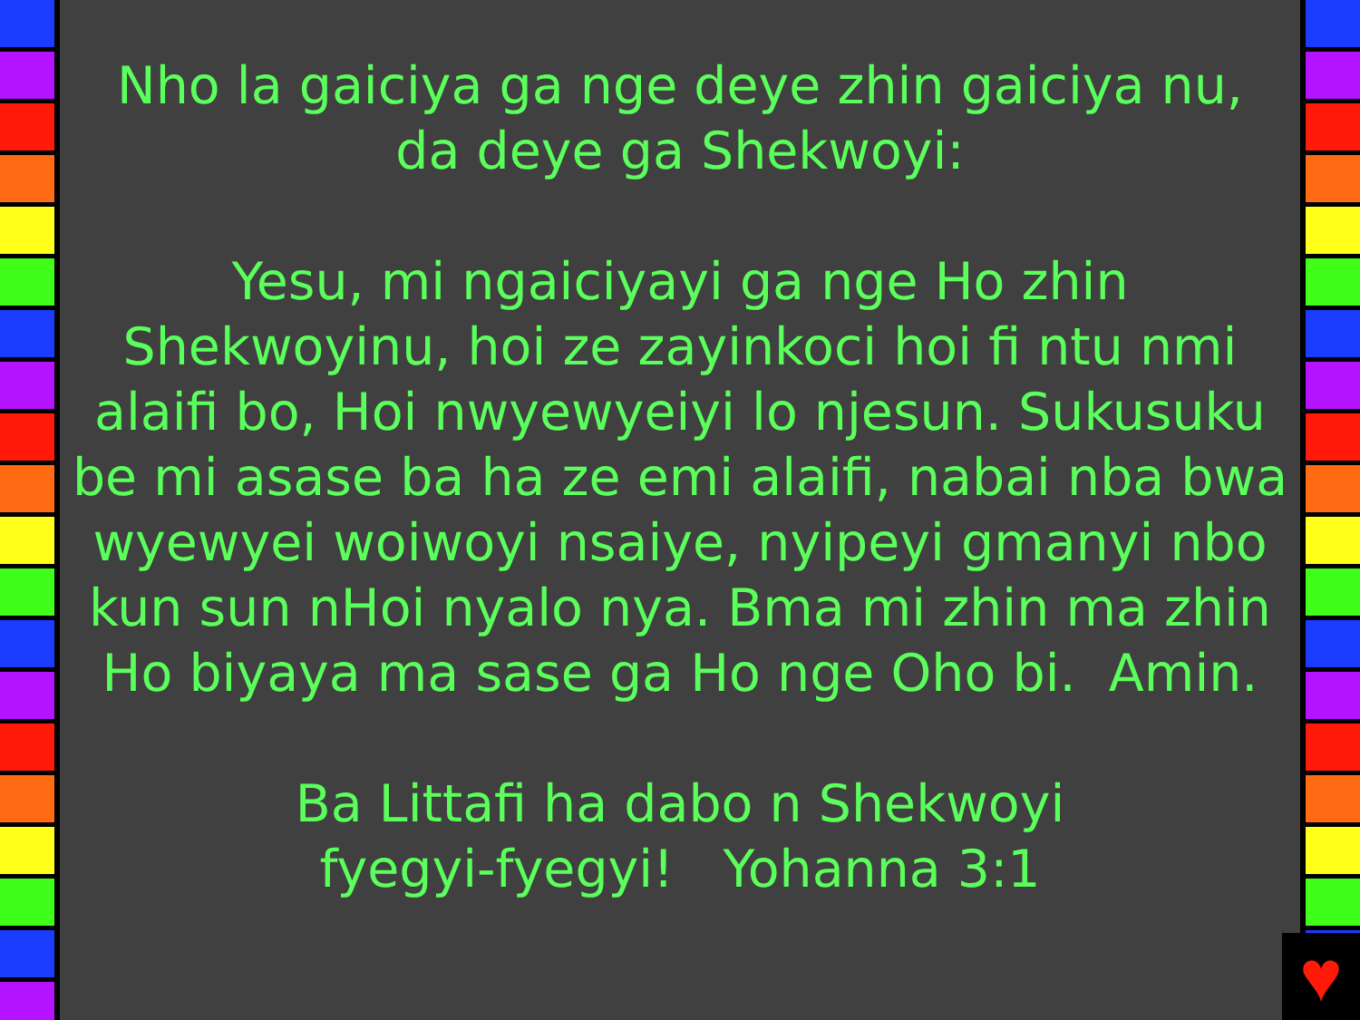Nho la gaiciya ga nge deye zhin gaiciya nu,
da deye ga Shekwoyi:
Yesu, mi ngaiciyayi ga nge Ho zhin Shekwoyinu, hoi ze zayinkoci hoi fi ntu nmi alaifi bo, Hoi nwyewyeiyi lo njesun. Sukusuku be mi asase ba ha ze emi alaifi, nabai nba bwa wyewyei woiwoyi nsaiye, nyipeyi gmanyi nbo kun sun nHoi nyalo nya. Bma mi zhin ma zhin Ho biyaya ma sase ga Ho nge Oho bi. Amin.
Ba Littafi ha dabo n Shekwoyi
fyegyi-fyegyi! Yohanna 3:1
♥